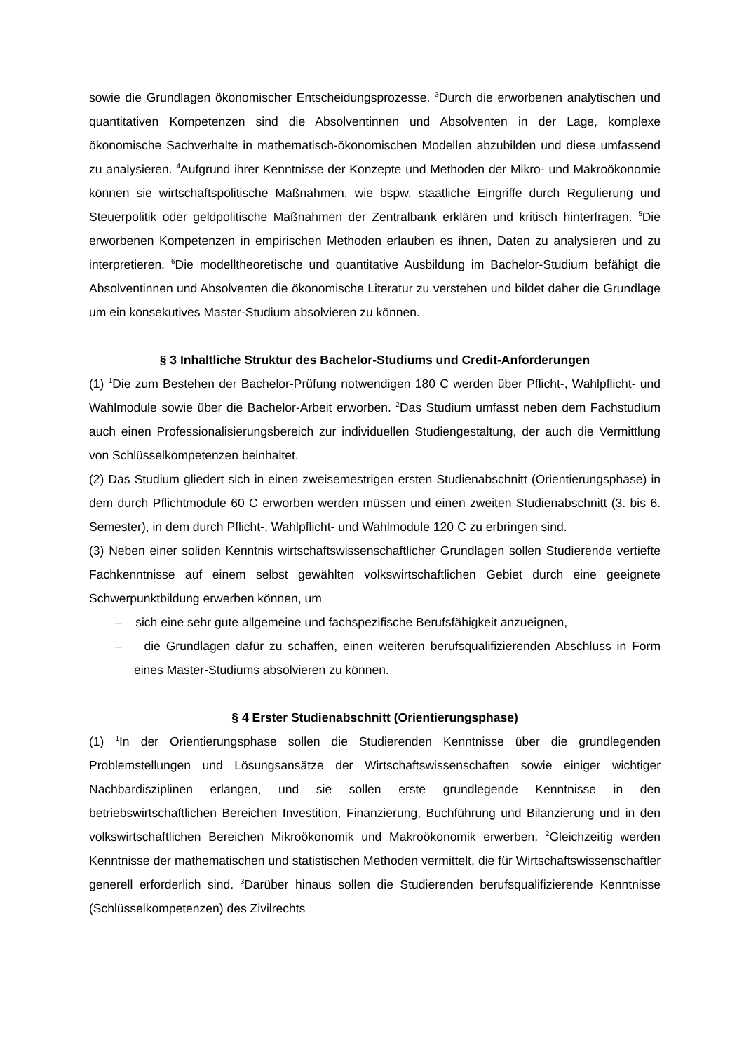sowie die Grundlagen ökonomischer Entscheidungsprozesse. <sup>3</sup>Durch die erworbenen analytischen und quantitativen Kompetenzen sind die Absolventinnen und Absolventen in der Lage, komplexe ökonomische Sachverhalte in mathematisch-ökonomischen Modellen abzubilden und diese umfassend zu analysieren. <sup>4</sup>Aufgrund ihrer Kenntnisse der Konzepte und Methoden der Mikro- und Makroökonomie können sie wirtschaftspolitische Maßnahmen, wie bspw. staatliche Eingriffe durch Regulierung und Steuerpolitik oder geldpolitische Maßnahmen der Zentralbank erklären und kritisch hinterfragen. <sup>5</sup>Die erworbenen Kompetenzen in empirischen Methoden erlauben es ihnen, Daten zu analysieren und zu interpretieren. <sup>6</sup>Die modelltheoretische und quantitative Ausbildung im Bachelor-Studium befähigt die Absolventinnen und Absolventen die ökonomische Literatur zu verstehen und bildet daher die Grundlage um ein konsekutives Master-Studium absolvieren zu können.
§ 3 Inhaltliche Struktur des Bachelor-Studiums und Credit-Anforderungen
(1) <sup>1</sup>Die zum Bestehen der Bachelor-Prüfung notwendigen 180 C werden über Pflicht-, Wahlpflicht- und Wahlmodule sowie über die Bachelor-Arbeit erworben. <sup>2</sup>Das Studium umfasst neben dem Fachstudium auch einen Professionalisierungsbereich zur individuellen Studiengestaltung, der auch die Vermittlung von Schlüsselkompetenzen beinhaltet.
(2) Das Studium gliedert sich in einen zweisemestrigen ersten Studienabschnitt (Orientierungsphase) in dem durch Pflichtmodule 60 C erworben werden müssen und einen zweiten Studienabschnitt (3. bis 6. Semester), in dem durch Pflicht-, Wahlpflicht- und Wahlmodule 120 C zu erbringen sind.
(3) Neben einer soliden Kenntnis wirtschaftswissenschaftlicher Grundlagen sollen Studierende vertiefte Fachkenntnisse auf einem selbst gewählten volkswirtschaftlichen Gebiet durch eine geeignete Schwerpunktbildung erwerben können, um
– sich eine sehr gute allgemeine und fachspezifische Berufsfähigkeit anzueignen,
– die Grundlagen dafür zu schaffen, einen weiteren berufsqualifizierenden Abschluss in Form eines Master-Studiums absolvieren zu können.
§ 4 Erster Studienabschnitt (Orientierungsphase)
(1) <sup>1</sup>In der Orientierungsphase sollen die Studierenden Kenntnisse über die grundlegenden Problemstellungen und Lösungsansätze der Wirtschaftswissenschaften sowie einiger wichtiger Nachbardisziplinen erlangen, und sie sollen erste grundlegende Kenntnisse in den betriebswirtschaftlichen Bereichen Investition, Finanzierung, Buchführung und Bilanzierung und in den volkswirtschaftlichen Bereichen Mikroökonomik und Makroökonomik erwerben. <sup>2</sup>Gleichzeitig werden Kenntnisse der mathematischen und statistischen Methoden vermittelt, die für Wirtschaftswissenschaftler generell erforderlich sind. <sup>3</sup>Darüber hinaus sollen die Studierenden berufsqualifizierende Kenntnisse (Schlüsselkompetenzen) des Zivilrechts